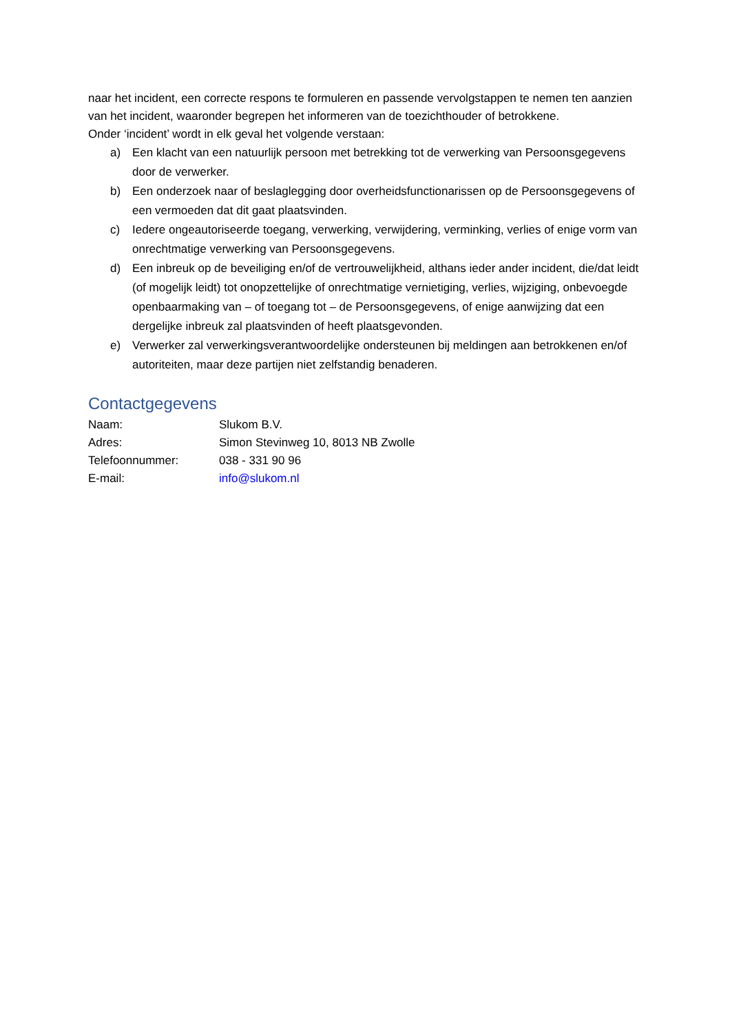naar het incident, een correcte respons te formuleren en passende vervolgstappen te nemen ten aanzien van het incident, waaronder begrepen het informeren van de toezichthouder of betrokkene.
Onder ‘incident’ wordt in elk geval het volgende verstaan:
a) Een klacht van een natuurlijk persoon met betrekking tot de verwerking van Persoonsgegevens door de verwerker.
b) Een onderzoek naar of beslaglegging door overheidsfunctionarissen op de Persoonsgegevens of een vermoeden dat dit gaat plaatsvinden.
c) Iedere ongeautoriseerde toegang, verwerking, verwijdering, verminking, verlies of enige vorm van onrechtmatige verwerking van Persoonsgegevens.
d) Een inbreuk op de beveiliging en/of de vertrouwelijkheid, althans ieder ander incident, die/dat leidt (of mogelijk leidt) tot onopzettelijke of onrechtmatige vernietiging, verlies, wijziging, onbevoegde openbaarmaking van – of toegang tot – de Persoonsgegevens, of enige aanwijzing dat een dergelijke inbreuk zal plaatsvinden of heeft plaatsgevonden.
e) Verwerker zal verwerkingsverantwoordelijke ondersteunen bij meldingen aan betrokkenen en/of autoriteiten, maar deze partijen niet zelfstandig benaderen.
Contactgegevens
Naam: Slukom B.V.
Adres: Simon Stevinweg 10, 8013 NB Zwolle
Telefoonnummer: 038 - 331 90 96
E-mail: info@slukom.nl